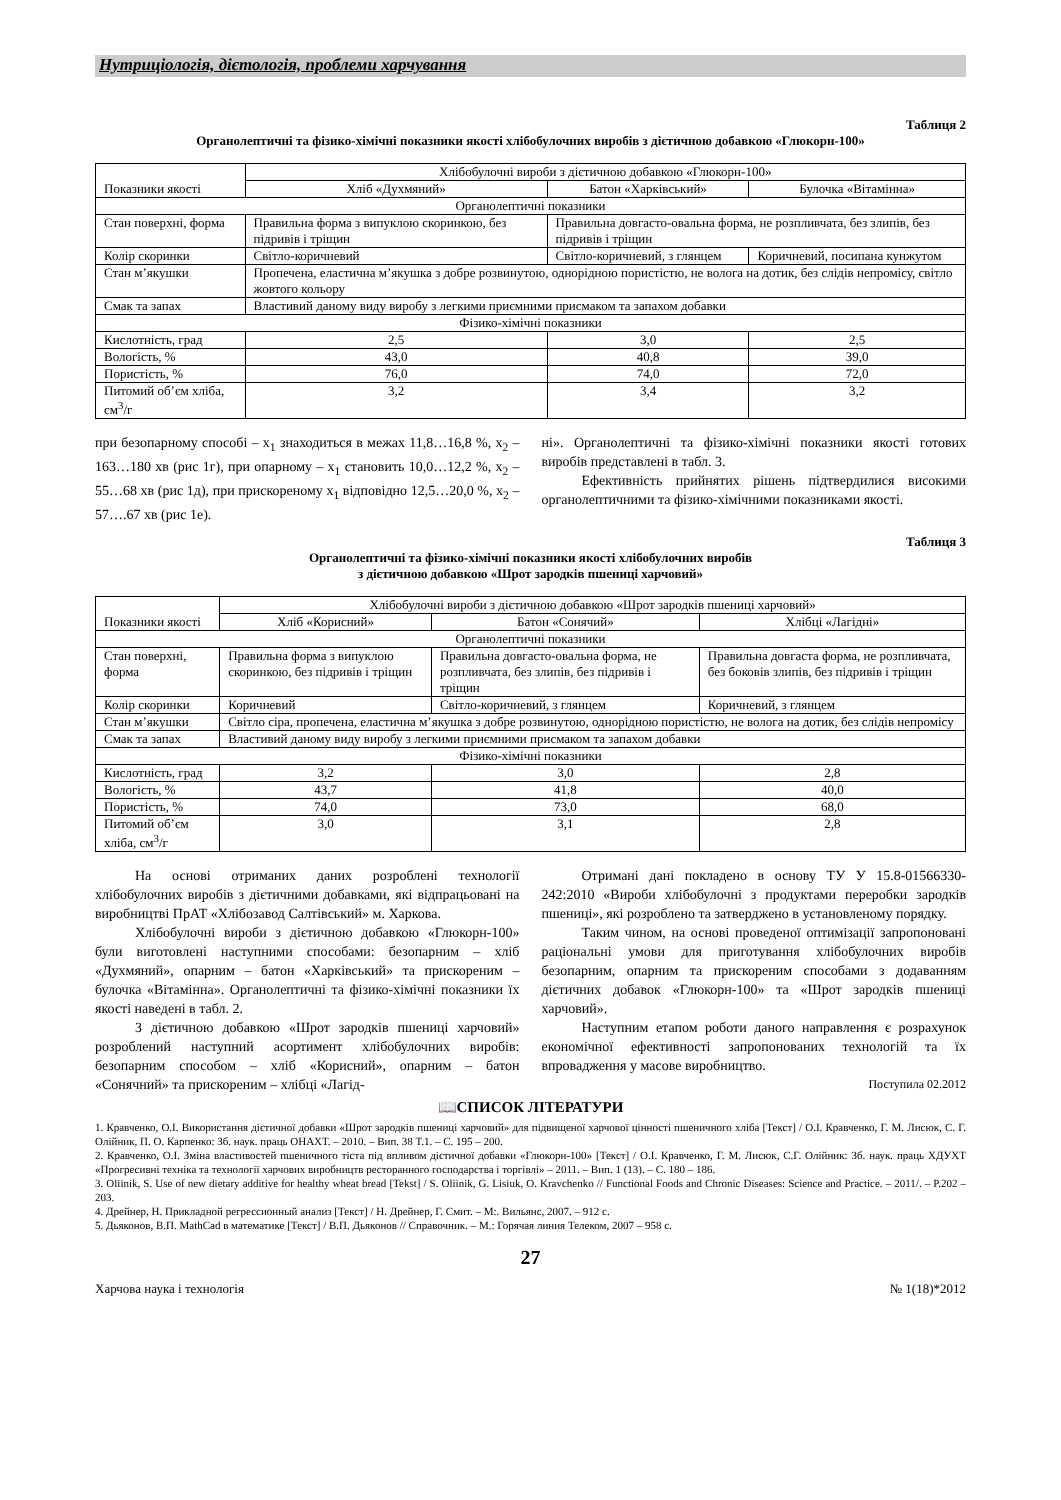Нутриціологія, дієтологія, проблеми харчування
Таблиця 2
Органолептичні та фізико-хімічні показники якості хлібобулочних виробів з дієтичною добавкою «Глюкорн-100»
| Показники якості | Хлібобулочні вироби з дієтичною добавкою «Глюкорн-100» | | |
| --- | --- | --- | --- |
| | Хліб «Духмяний» | Батон «Харківський» | Булочка «Вітамінна» |
| Органолептичні показники | | | |
| Стан поверхні, форма | Правильна форма з випуклою скоринкою, без підривів і тріщин | Правильна довгасто-овальна форма, не розпливчата, без злипів, без підривів і тріщин | |
| Колір скоринки | Світло-коричневий | Світло-коричневий, з глянцем | Коричневий, посипана кунжутом |
| Стан м’якушки | Пропечена, еластична м’якушка з добре розвинутою, однорідною пористістю, не волога на дотик, без слідів непромісу, світло жовтого кольору | | |
| Смак та запах | Властивий даному виду виробу з легкими приємними присмаком та запахом добавки | | |
| Фізико-хімічні показники | | | |
| Кислотність, град | 2,5 | 3,0 | 2,5 |
| Вологість, % | 43,0 | 40,8 | 39,0 |
| Пористість, % | 76,0 | 74,0 | 72,0 |
| Питомий об’єм хліба, см<sup>3</sup>/г | 3,2 | 3,4 | 3,2 |
при безопарному способі – х<sub>1</sub> знаходиться в межах 11,8…16,8 %, х<sub>2</sub> – 163…180 хв (рис 1г), при опарному – х<sub>1</sub> становить 10,0…12,2 %, х<sub>2</sub> – 55…68 хв (рис 1д), при прискореному х<sub>1</sub> відповідно 12,5…20,0 %, х<sub>2</sub> – 57….67 хв (рис 1е).
ні». Органолептичні та фізико-хімічні показники якості готових виробів представлені в табл. 3.
Ефективність прийнятих рішень підтвердилися високими органолептичними та фізико-хімічними показниками якості.
Таблиця 3
Органолептичні та фізико-хімічні показники якості хлібобулочних виробів
з дієтичною добавкою «Шрот зародків пшениці харчовий»
| Показники якості | Хлібобулочні вироби з дієтичною добавкою «Шрот зародків пшениці харчовий» | | |
| --- | --- | --- | --- |
| | Хліб «Корисний» | Батон «Сонячий» | Хлібці «Лагідні» |
| Органолептичні показники | | | |
| Стан поверхні, форма | Правильна форма з випуклою скоринкою, без підривів і тріщин | Правильна довгасто-овальна форма, не розпливчата, без злипів, без підривів і тріщин | Правильна довгаста форма, не розпливчата, без боковів злипів, без підривів і тріщин |
| Колір скоринки | Коричневий | Світло-коричневий, з глянцем | Коричневий, з глянцем |
| Стан м’якушки | Світло сіра, пропечена, еластична м’якушка з добре розвинутою, однорідною пористістю, не волога на дотик, без слідів непромісу | | |
| Смак та запах | Властивий даному виду виробу з легкими приємними присмаком та запахом добавки | | |
| Фізико-хімічні показники | | | |
| Кислотність, град | 3,2 | 3,0 | 2,8 |
| Вологість, % | 43,7 | 41,8 | 40,0 |
| Пористість, % | 74,0 | 73,0 | 68,0 |
| Питомий об’єм хліба, см<sup>3</sup>/г | 3,0 | 3,1 | 2,8 |
На основі отриманих даних розроблені технології хлібобулочних виробів з дієтичними добавками, які відпрацьовані на виробництві ПрАТ «Хлібозавод Салтівський» м. Харкова.
Хлібобулочні вироби з дієтичною добавкою «Глюкорн-100» були виготовлені наступними способами: безопарним – хліб «Духмяний», опарним – батон «Харківський» та прискореним – булочка «Вітамінна». Органолептичні та фізико-хімічні показники їх якості наведені в табл. 2.
З дієтичною добавкою «Шрот зародків пшениці харчовий» розроблений наступний асортимент хлібобулочних виробів: безопарним способом – хліб «Корисний», опарним – батон «Сонячний» та прискореним – хлібці «Лагід-
Отримані дані покладено в основу ТУ У 15.8-01566330-242:2010 «Вироби хлібобулочні з продуктами переробки зародків пшениці», які розроблено та затверджено в установленому порядку.
Таким чином, на основі проведеної оптимізації запропоновані раціональні умови для приготування хлібобулочних виробів безопарним, опарним та прискореним способами з додаванням дієтичних добавок «Глюкорн-100» та «Шрот зародків пшениці харчовий».
Наступним етапом роботи даного направлення є розрахунок економічної ефективності запропонованих технологій та їх впровадження у масове виробництво.
Поступила 02.2012
📖СПИСОК ЛІТЕРАТУРИ
1. Кравченко, О.І. Використання дієтичної добавки «Шрот зародків пшениці харчовий» для підвищеної харчової цінності пшеничного хліба [Текст] / О.І. Кравченко, Г. М. Лисюк, С. Г. Олійник, П. О. Карпенко: Зб. наук. праць ОНАХТ. – 2010. – Вип. 38 Т.1. – С. 195 – 200.
2. Кравченко, О.І. Зміна властивостей пшеничного тіста під впливом дієтичної добавки «Глюкорн-100» [Текст] / О.І. Кравченко, Г. М. Лисюк, С.Г. Олійник: Зб. наук. праць ХДУХТ «Прогресивні техніка та технології харчових виробництв ресторанного господарства і торгівлі» – 2011. – Вип. 1 (13). – С. 180 – 186.
3. Oliinik, S. Use of new dietary additive for healthy wheat bread [Tekst] / S. Oliinik, G. Lisiuk, O. Kravchenko // Functional Foods and Chronic Diseases: Science and Practice. – 2011/. – P.202 – 203.
4. Дрейнер, Н. Прикладной регрессионный анализ [Текст] / Н. Дрейнер, Г. Смит. – М:. Вильянс, 2007. – 912 с.
5. Дьяконов, В.П. MathCad в математике [Текст] / В.П. Дьяконов // Справочник. – М.: Горячая линия Телеком, 2007 – 958 с.
27
Харчова наука і технологія № 1(18)*2012